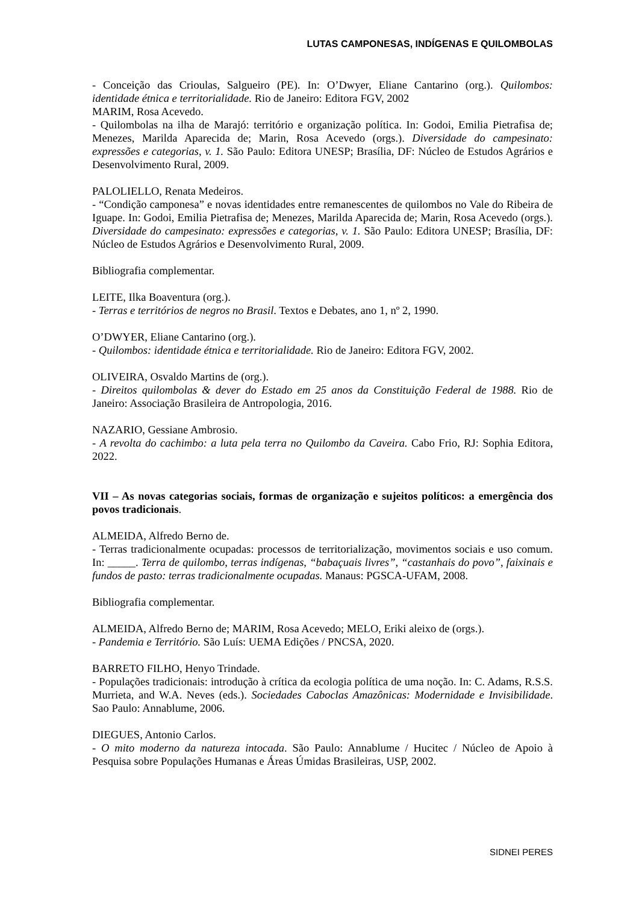LUTAS CAMPONESAS, INDÍGENAS E QUILOMBOLAS
- Conceição das Crioulas, Salgueiro (PE). In: O’Dwyer, Eliane Cantarino (org.). Quilombos: identidade étnica e territorialidade. Rio de Janeiro: Editora FGV, 2002
MARIM, Rosa Acevedo.
- Quilombolas na ilha de Marajó: território e organização política. In: Godoi, Emilia Pietrafisa de; Menezes, Marilda Aparecida de; Marin, Rosa Acevedo (orgs.). Diversidade do campesinato: expressões e categorias, v. 1. São Paulo: Editora UNESP; Brasília, DF: Núcleo de Estudos Agrários e Desenvolvimento Rural, 2009.
PALOLIELLO, Renata Medeiros.
- “Condição camponesa” e novas identidades entre remanescentes de quilombos no Vale do Ribeira de Iguape. In: Godoi, Emilia Pietrafisa de; Menezes, Marilda Aparecida de; Marin, Rosa Acevedo (orgs.). Diversidade do campesinato: expressões e categorias, v. 1. São Paulo: Editora UNESP; Brasília, DF: Núcleo de Estudos Agrários e Desenvolvimento Rural, 2009.
Bibliografia complementar.
LEITE, Ilka Boaventura (org.).
- Terras e territórios de negros no Brasil. Textos e Debates, ano 1, nº 2, 1990.
O’DWYER, Eliane Cantarino (org.).
- Quilombos: identidade étnica e territorialidade. Rio de Janeiro: Editora FGV, 2002.
OLIVEIRA, Osvaldo Martins de (org.).
- Direitos quilombolas & dever do Estado em 25 anos da Constituição Federal de 1988. Rio de Janeiro: Associação Brasileira de Antropologia, 2016.
NAZARIO, Gessiane Ambrosio.
- A revolta do cachimbo: a luta pela terra no Quilombo da Caveira. Cabo Frio, RJ: Sophia Editora, 2022.
VII – As novas categorias sociais, formas de organização e sujeitos políticos: a emergência dos povos tradicionais.
ALMEIDA, Alfredo Berno de.
- Terras tradicionalmente ocupadas: processos de territorialização, movimentos sociais e uso comum. In: _____. Terra de quilombo, terras indígenas, “babaçuais livres”, “castanhais do povo”, faixinais e fundos de pasto: terras tradicionalmente ocupadas. Manaus: PGSCA-UFAM, 2008.
Bibliografia complementar.
ALMEIDA, Alfredo Berno de; MARIM, Rosa Acevedo; MELO, Eriki aleixo de (orgs.).
- Pandemia e Território. São Luís: UEMA Edições / PNCSA, 2020.
BARRETO FILHO, Henyo Trindade.
- Populações tradicionais: introdução à crítica da ecologia política de uma noção. In: C. Adams, R.S.S. Murrieta, and W.A. Neves (eds.). Sociedades Caboclas Amazônicas: Modernidade e Invisibilidade. Sao Paulo: Annablume, 2006.
DIEGUES, Antonio Carlos.
- O mito moderno da natureza intocada. São Paulo: Annablume / Hucitec / Núcleo de Apoio à Pesquisa sobre Populações Humanas e Áreas Úmidas Brasileiras, USP, 2002.
SIDNEI PERES